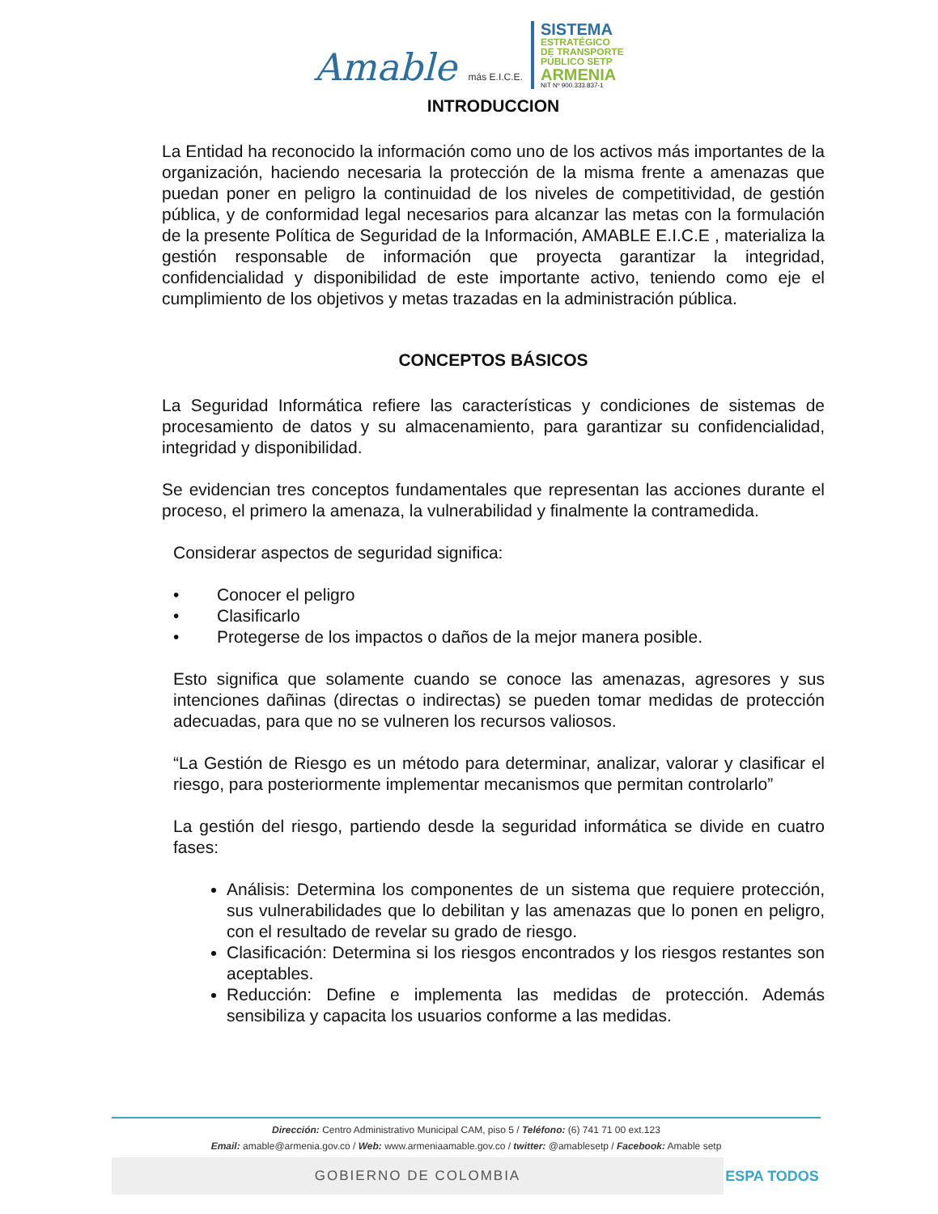Amable más E.I.C.E.
SISTEMA
ESTRATÉGICO
DE TRANSPORTE
PÚBLICO SETP
ARMENIA
NIT Nº 900.333.837-1
INTRODUCCION
La Entidad ha reconocido la información como uno de los activos más importantes de la organización, haciendo necesaria la protección de la misma frente a amenazas que puedan poner en peligro la continuidad de los niveles de competitividad, de gestión pública, y de conformidad legal necesarios para alcanzar las metas con la formulación de la presente Política de Seguridad de la Información, AMABLE E.I.C.E , materializa la gestión responsable de información que proyecta garantizar la integridad, confidencialidad y disponibilidad de este importante activo, teniendo como eje el cumplimiento de los objetivos y metas trazadas en la administración pública.
CONCEPTOS BÁSICOS
La Seguridad Informática refiere las características y condiciones de sistemas de procesamiento de datos y su almacenamiento, para garantizar su confidencialidad, integridad y disponibilidad.
Se evidencian tres conceptos fundamentales que representan las acciones durante el proceso, el primero la amenaza, la vulnerabilidad y finalmente la contramedida.
Considerar aspectos de seguridad significa:
• Conocer el peligro
• Clasificarlo
• Protegerse de los impactos o daños de la mejor manera posible.
Esto significa que solamente cuando se conoce las amenazas, agresores y sus intenciones dañinas (directas o indirectas) se pueden tomar medidas de protección adecuadas, para que no se vulneren los recursos valiosos.
“La Gestión de Riesgo es un método para determinar, analizar, valorar y clasificar el riesgo, para posteriormente implementar mecanismos que permitan controlarlo”
La gestión del riesgo, partiendo desde la seguridad informática se divide en cuatro fases:
Análisis: Determina los componentes de un sistema que requiere protección, sus vulnerabilidades que lo debilitan y las amenazas que lo ponen en peligro, con el resultado de revelar su grado de riesgo.
Clasificación: Determina si los riesgos encontrados y los riesgos restantes son aceptables.
Reducción: Define e implementa las medidas de protección. Además sensibiliza y capacita los usuarios conforme a las medidas.
Dirección: Centro Administrativo Municipal CAM, piso 5 / Teléfono: (6) 741 71 00 ext.123
Email: amable@armenia.gov.co / Web: www.armeniaamable.gov.co / twitter: @amablesetp / Facebook: Amable setp
GOBIERNO DE COLOMBIA
ESPA TODOS